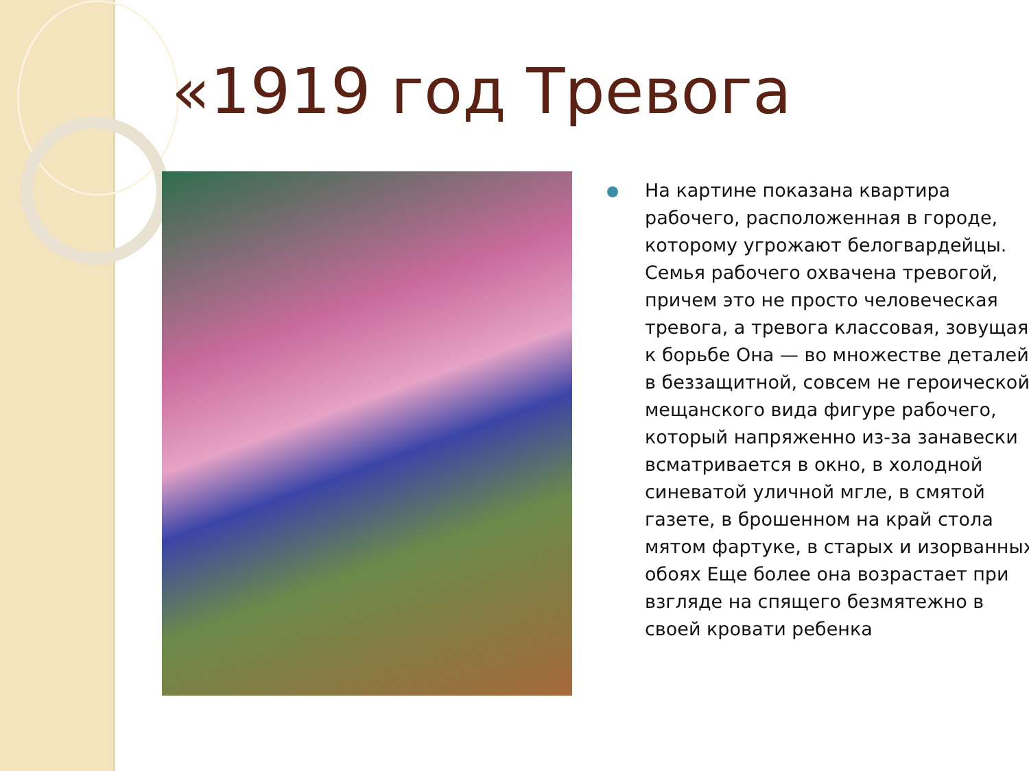«1919 год Тревога
На картине показана квартира рабочего, расположенная в городе, которому угрожают белогвардейцы. Семья рабочего охвачена тревогой, причем это не просто человеческая тревога, а тревога классовая, зовущая к борьбе Она — во множестве деталей: в беззащитной, совсем не героической мещанского вида фигуре рабочего, который напряженно из-за занавески всматривается в окно, в холодной синеватой уличной мгле, в смятой газете, в брошенном на край стола мятом фартуке, в старых и изорванных обоях Еще более она возрастает при взгляде на спящего безмятежно в своей кровати ребенка